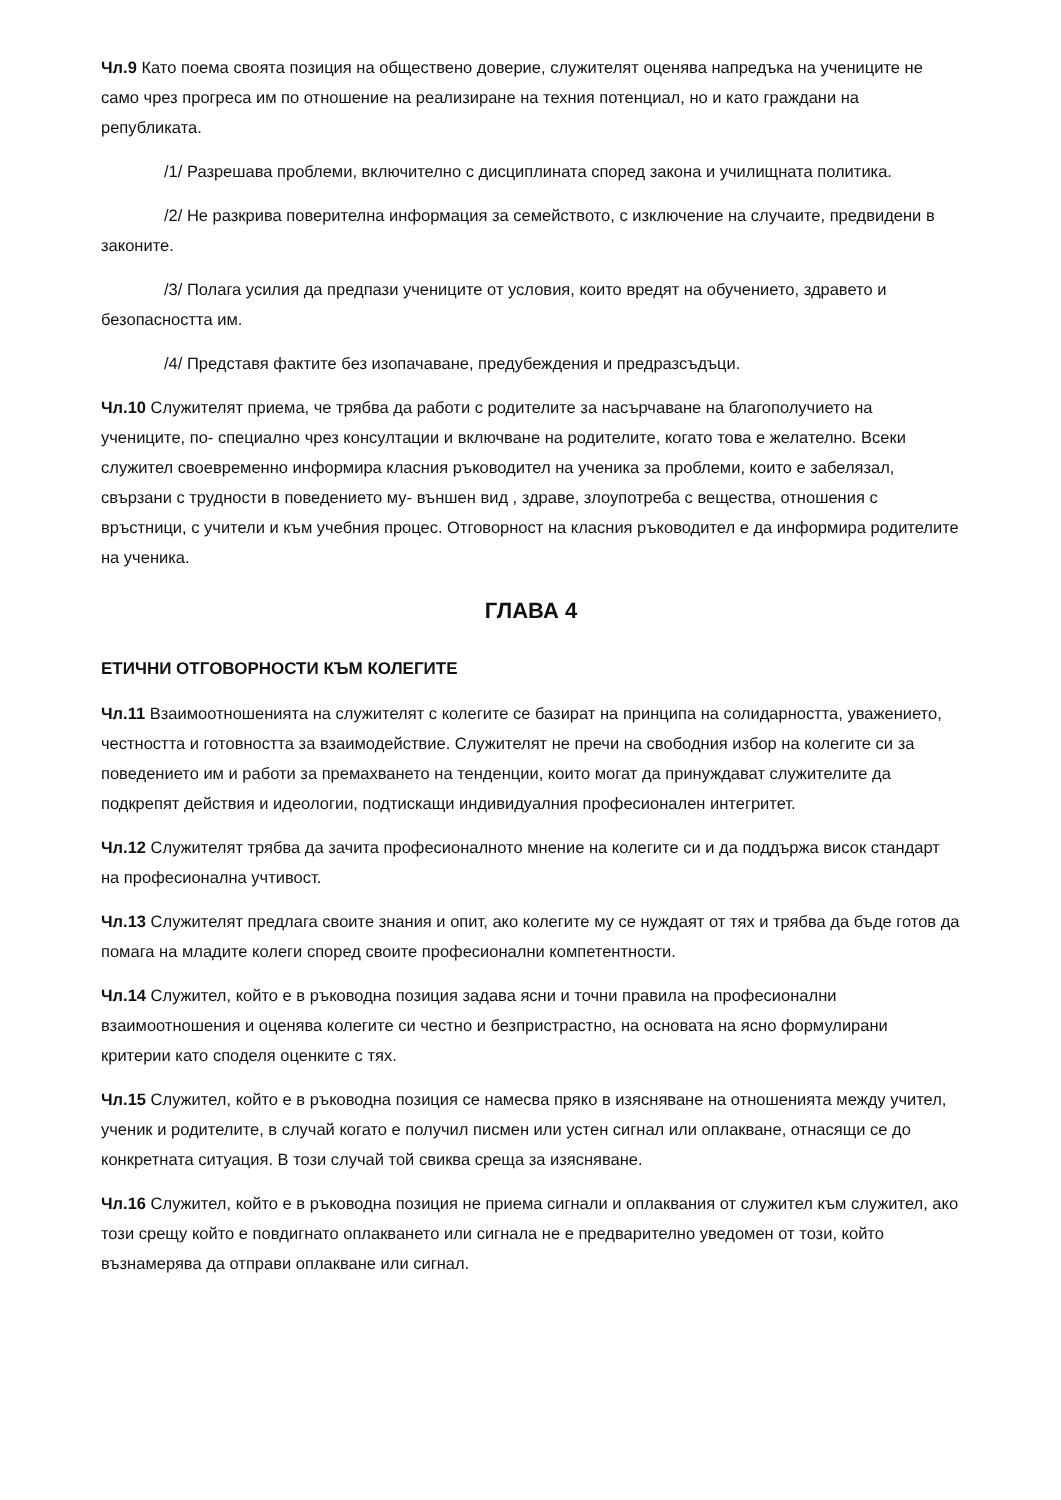Чл.9 Като поема своята позиция на обществено доверие, служителят оценява напредъка на учениците не само чрез прогреса им по отношение на реализиране на техния потенциал, но и като граждани на републиката.
/1/ Разрешава проблеми, включително с дисциплината според закона и училищната политика.
/2/ Не разкрива поверителна информация за семейството, с изключение на случаите, предвидени в законите.
/3/ Полага усилия да предпази учениците от условия, които вредят на обучението, здравето и безопасността им.
/4/ Представя фактите без изопачаване, предубеждения и предразсъдъци.
Чл.10 Служителят приема, че трябва да работи с родителите за насърчаване на благополучието на учениците, по- специално чрез консултации и включване на родителите, когато това е желателно. Всеки служител своевременно информира класния ръководител на ученика за проблеми, които е забелязал, свързани с трудности в поведението му- външен вид , здраве, злоупотреба с вещества, отношения с връстници, с учители и към учебния процес. Отговорност на класния ръководител е да информира родителите на ученика.
ГЛАВА 4
ЕТИЧНИ ОТГОВОРНОСТИ КЪМ КОЛЕГИТЕ
Чл.11 Взаимоотношенията на служителят с колегите се базират на принципа на солидарността, уважението, честността и готовността за взаимодействие. Служителят не пречи на свободния избор на колегите си за поведението им и работи за премахването на тенденции, които могат да принуждават служителите да подкрепят действия и идеологии, подтискащи индивидуалния професионален интегритет.
Чл.12 Служителят трябва да зачита професионалното мнение на колегите си и да поддържа висок стандарт на професионална учтивост.
Чл.13 Служителят предлага своите знания и опит, ако колегите му се нуждаят от тях и трябва да бъде готов да помага на младите колеги според своите професионални компетентности.
Чл.14 Служител, който е в ръководна позиция задава ясни и точни правила на професионални взаимоотношения и оценява колегите си честно и безпристрастно, на основата на ясно формулирани критерии като споделя оценките с тях.
Чл.15 Служител, който е в ръководна позиция се намесва пряко в изясняване на отношенията между учител, ученик и родителите, в случай когато е получил писмен или устен сигнал или оплакване, отнасящи се до конкретната ситуация. В този случай той свиква среща за изясняване.
Чл.16 Служител, който е в ръководна позиция не приема сигнали и оплаквания от служител към служител, ако този срещу който е повдигнато оплакването или сигнала не е предварително уведомен от този, който възнамерява да отправи оплакване или сигнал.